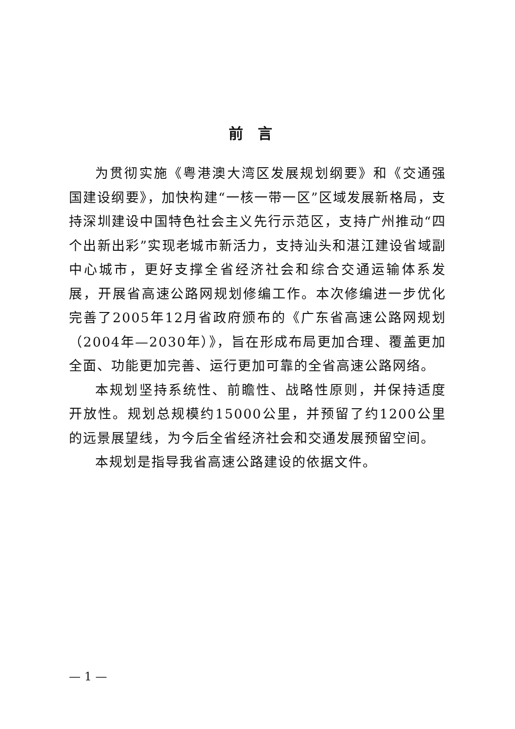前言
为贯彻实施《粤港澳大湾区发展规划纲要》和《交通强国建设纲要》，加快构建“一核一带一区”区域发展新格局，支持深圳建设中国特色社会主义先行示范区，支持广州推动“四个出新出彩”实现老城市新活力，支持汕头和湛江建设省域副中心城市，更好支撑全省经济社会和综合交通运输体系发展，开展省高速公路网规划修编工作。本次修编进一步优化完善了2005年12月省政府颁布的《广东省高速公路网规划（2004年—2030年）》，旨在形成布局更加合理、覆盖更加全面、功能更加完善、运行更加可靠的全省高速公路网络。
本规划坚持系统性、前瞻性、战略性原则，并保持适度开放性。规划总规模约15000公里，并预留了约1200公里的远景展望线，为今后全省经济社会和交通发展预留空间。
本规划是指导我省高速公路建设的依据文件。
— 1 —